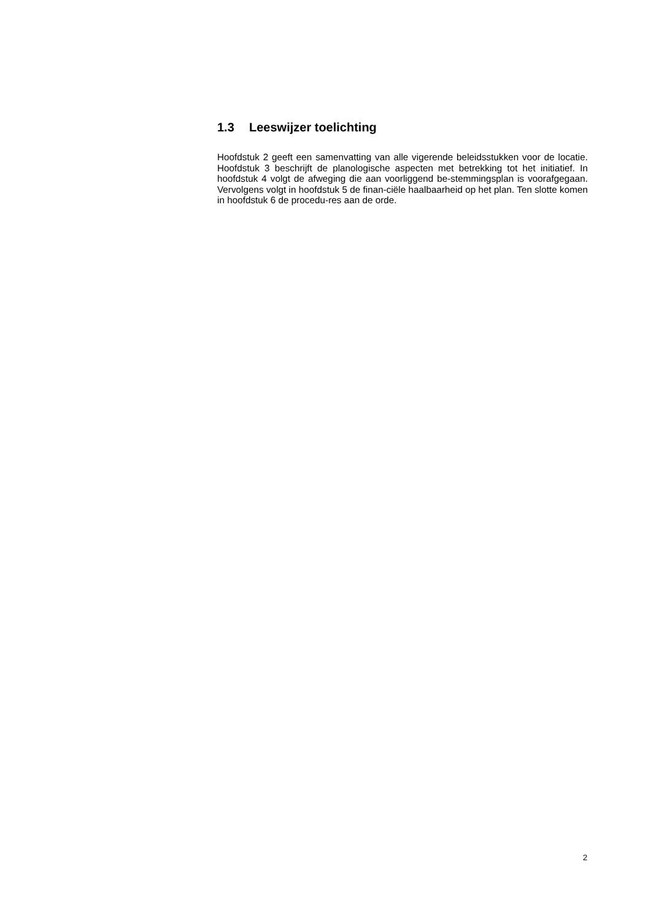1.3 Leeswijzer toelichting
Hoofdstuk 2 geeft een samenvatting van alle vigerende beleidsstukken voor de locatie. Hoofdstuk 3 beschrijft de planologische aspecten met betrekking tot het initiatief. In hoofdstuk 4 volgt de afweging die aan voorliggend be-stemmingsplan is voorafgegaan. Vervolgens volgt in hoofdstuk 5 de finan-ciële haalbaarheid op het plan. Ten slotte komen in hoofdstuk 6 de procedu-res aan de orde.
2